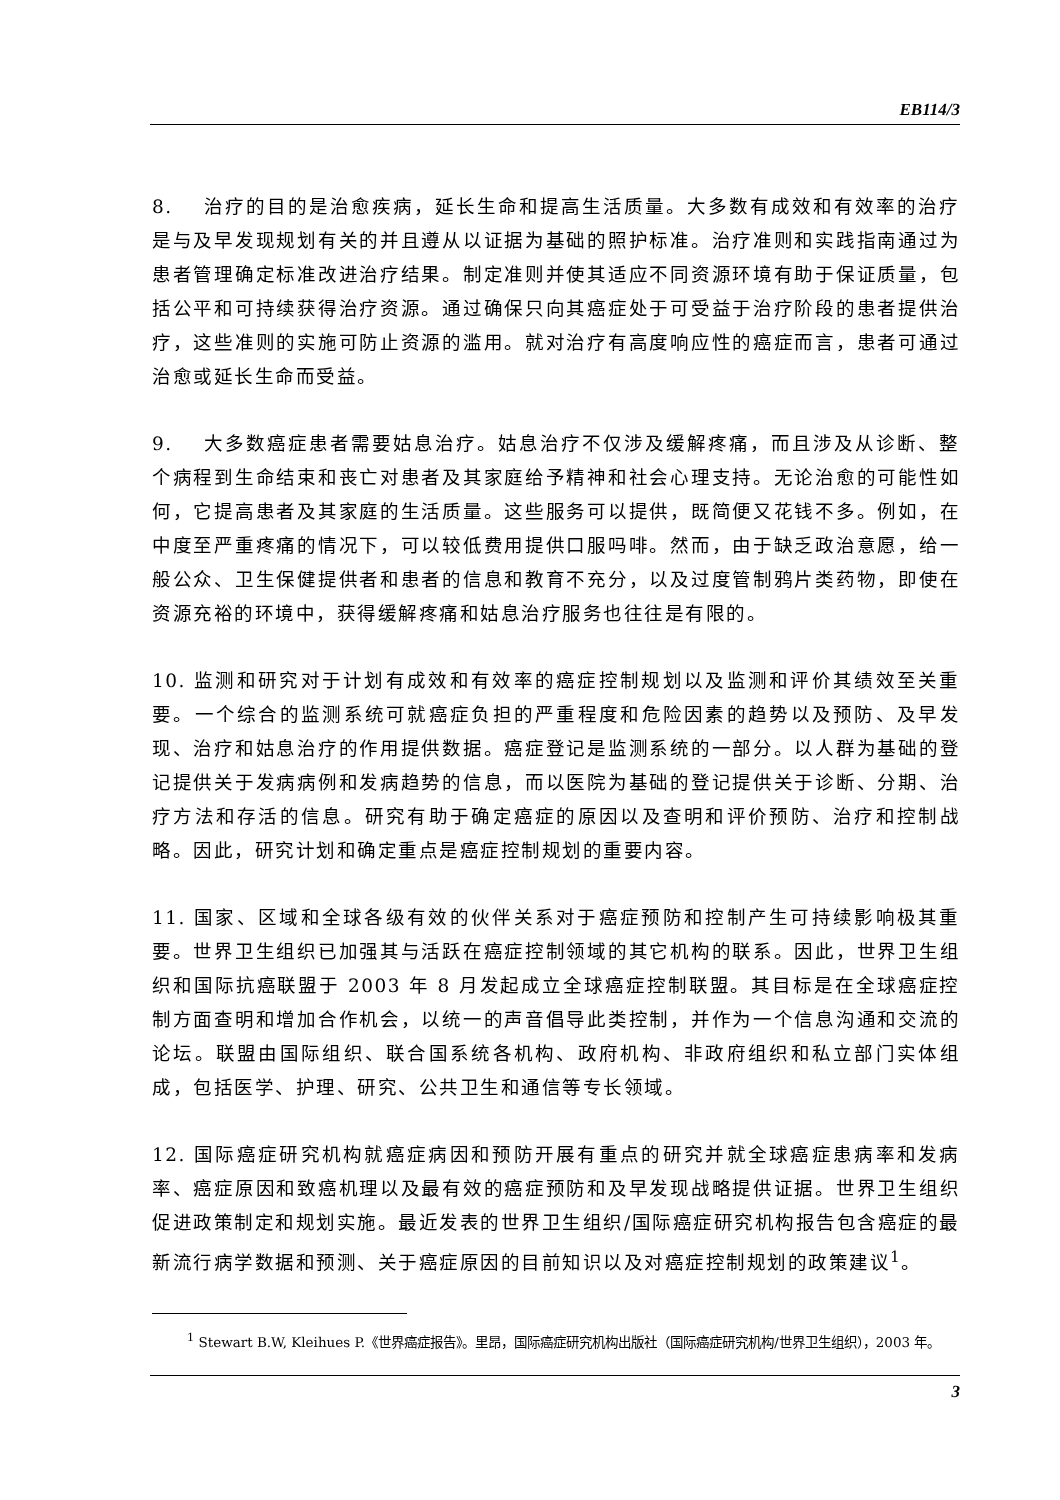EB114/3
8. 治疗的目的是治愈疾病，延长生命和提高生活质量。大多数有成效和有效率的治疗是与及早发现规划有关的并且遵从以证据为基础的照护标准。治疗准则和实践指南通过为患者管理确定标准改进治疗结果。制定准则并使其适应不同资源环境有助于保证质量，包括公平和可持续获得治疗资源。通过确保只向其癌症处于可受益于治疗阶段的患者提供治疗，这些准则的实施可防止资源的滥用。就对治疗有高度响应性的癌症而言，患者可通过治愈或延长生命而受益。
9. 大多数癌症患者需要姑息治疗。姑息治疗不仅涉及缓解疼痛，而且涉及从诊断、整个病程到生命结束和丧亡对患者及其家庭给予精神和社会心理支持。无论治愈的可能性如何，它提高患者及其家庭的生活质量。这些服务可以提供，既简便又花钱不多。例如，在中度至严重疼痛的情况下，可以较低费用提供口服吗啡。然而，由于缺乏政治意愿，给一般公众、卫生保健提供者和患者的信息和教育不充分，以及过度管制鸦片类药物，即使在资源充裕的环境中，获得缓解疼痛和姑息治疗服务也往往是有限的。
10. 监测和研究对于计划有成效和有效率的癌症控制规划以及监测和评价其绩效至关重要。一个综合的监测系统可就癌症负担的严重程度和危险因素的趋势以及预防、及早发现、治疗和姑息治疗的作用提供数据。癌症登记是监测系统的一部分。以人群为基础的登记提供关于发病病例和发病趋势的信息，而以医院为基础的登记提供关于诊断、分期、治疗方法和存活的信息。研究有助于确定癌症的原因以及查明和评价预防、治疗和控制战略。因此，研究计划和确定重点是癌症控制规划的重要内容。
11. 国家、区域和全球各级有效的伙伴关系对于癌症预防和控制产生可持续影响极其重要。世界卫生组织已加强其与活跃在癌症控制领域的其它机构的联系。因此，世界卫生组织和国际抗癌联盟于 2003 年 8 月发起成立全球癌症控制联盟。其目标是在全球癌症控制方面查明和增加合作机会，以统一的声音倡导此类控制，并作为一个信息沟通和交流的论坛。联盟由国际组织、联合国系统各机构、政府机构、非政府组织和私立部门实体组成，包括医学、护理、研究、公共卫生和通信等专长领域。
12. 国际癌症研究机构就癌症病因和预防开展有重点的研究并就全球癌症患病率和发病率、癌症原因和致癌机理以及最有效的癌症预防和及早发现战略提供证据。世界卫生组织促进政策制定和规划实施。最近发表的世界卫生组织/国际癌症研究机构报告包含癌症的最新流行病学数据和预测、关于癌症原因的目前知识以及对癌症控制规划的政策建议<sup>1</sup>。
<sup>1</sup> Stewart B.W, Kleihues P.《世界癌症报告》。里昂，国际癌症研究机构出版社（国际癌症研究机构/世界卫生组织），2003 年。
3